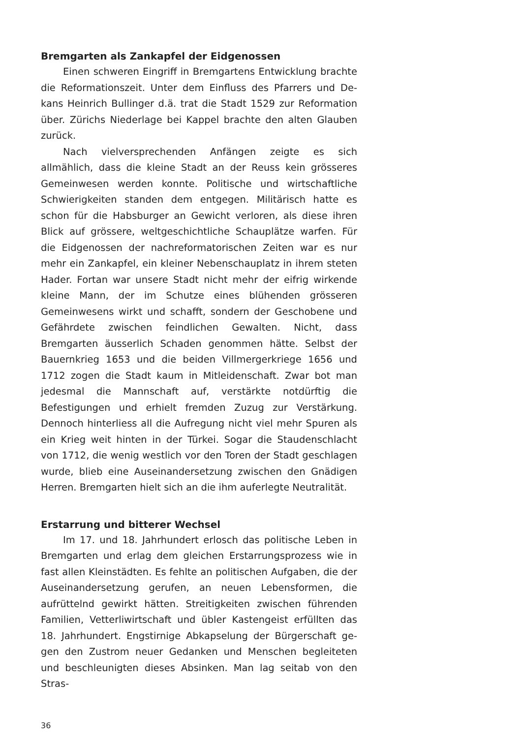Bremgarten als Zankapfel der Eidgenossen
Einen schweren Eingriff in Bremgartens Entwicklung brach­te die Reformationszeit. Unter dem Einfluss des Pfarrers und De­kans Heinrich Bullinger d.ä. trat die Stadt 1529 zur Reformation über. Zürichs Niederlage bei Kappel brachte den alten Glauben zurück.
Nach vielversprechenden Anfängen zeigte es sich allmählich, dass die kleine Stadt an der Reuss kein grösseres Gemeinwesen werden konnte. Politische und wirtschaftliche Schwierigkeiten standen dem entgegen. Militärisch hatte es schon für die Habs­burger an Gewicht verloren, als diese ihren Blick auf grössere, weltgeschichtliche Schauplätze warfen. Für die Eidgenossen der nachreformatorischen Zeiten war es nur mehr ein Zankapfel, ein kleiner Nebenschauplatz in ihrem steten Hader. Fortan war un­sere Stadt nicht mehr der eifrig wirkende kleine Mann, der im Schutze eines blühenden grösseren Gemeinwesens wirkt und schafft, sondern der Geschobene und Gefährdete zwischen feind­lichen Gewalten. Nicht, dass Bremgarten äusserlich Schaden genommen hätte. Selbst der Bauernkrieg 1653 und die beiden Villmergerkriege 1656 und 1712 zogen die Stadt kaum in Mitlei­denschaft. Zwar bot man jedesmal die Mannschaft auf, verstärkte notdürftig die Befestigungen und erhielt fremden Zuzug zur Ver­stärkung. Dennoch hinterliess all die Aufregung nicht viel mehr Spuren als ein Krieg weit hinten in der Türkei. Sogar die Stau­denschlacht von 1712, die wenig westlich vor den Toren der Stadt geschlagen wurde, blieb eine Auseinandersetzung zwi­schen den Gnädigen Herren. Bremgarten hielt sich an die ihm auferlegte Neutralität.
Erstarrung und bitterer Wechsel
Im 17. und 18. Jahrhundert erlosch das politische Leben in Bremgarten und erlag dem gleichen Erstarrungsprozess wie in fast allen Kleinstädten. Es fehlte an politischen Aufgaben, die der Auseinandersetzung gerufen, an neuen Lebensformen, die aufrüttelnd gewirkt hätten. Streitigkeiten zwischen führenden Familien, Vetterliwirtschaft und übler Kastengeist erfüllten das 18. Jahrhundert. Engstirnige Abkapselung der Bürgerschaft ge­gen den Zustrom neuer Gedanken und Menschen begleiteten und beschleunigten dieses Absinken. Man lag seitab von den Stras-
36